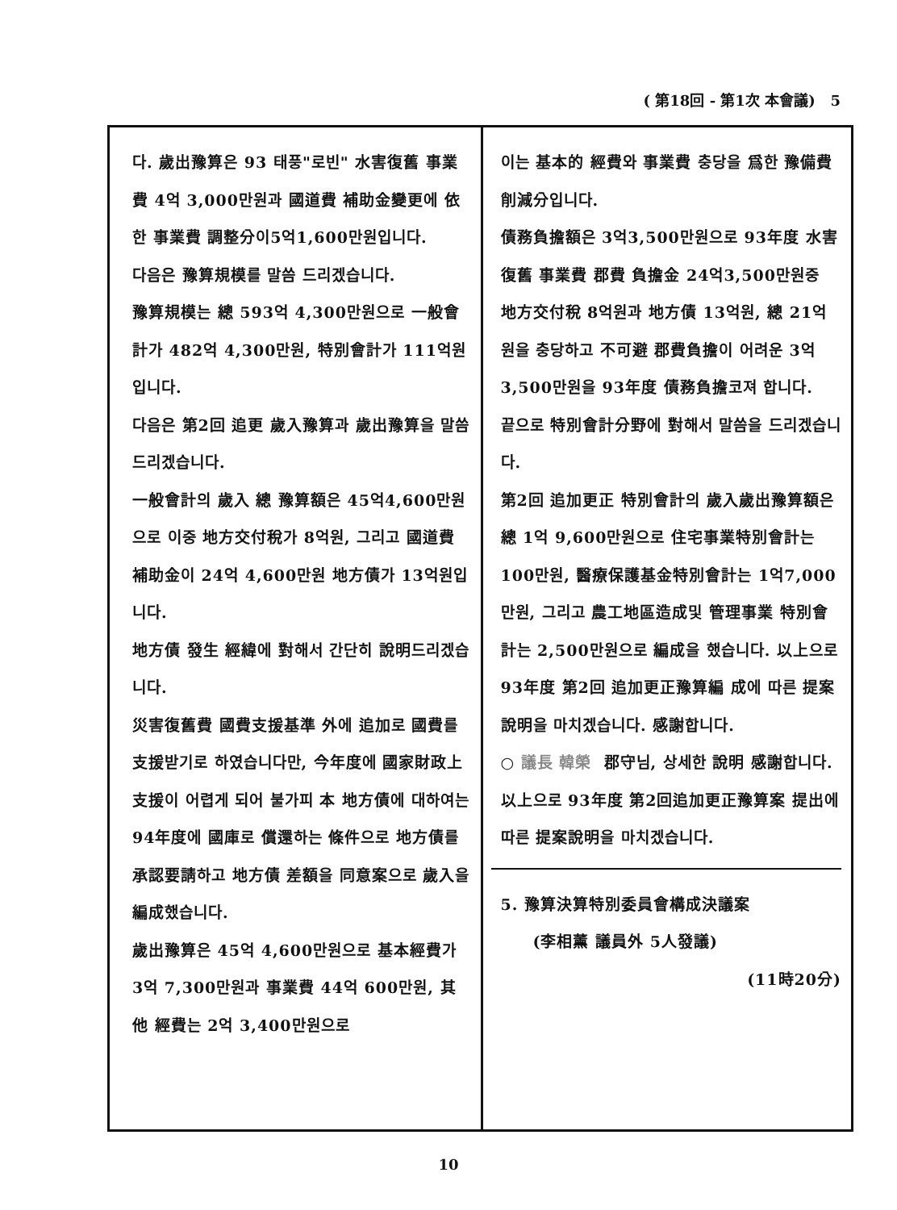( 第18回 - 第1次 本會議) 5
다. 歲出豫算은 93 태풍"로빈" 水害復舊 事業費 4억 3,000만원과 國道費 補助金變更에 依한 事業費 調整分이5억1,600만원입니다.
다음은 豫算規模를 말씀 드리겠습니다.
豫算規模는 總 593억 4,300만원으로 一般會計가 482억 4,300만원, 特別會計가 111억원입니다.
다음은 第2回 追更 歲入豫算과 歲出豫算을 말씀 드리겠습니다.
一般會計의 歲入 總 豫算額은 45억4,600만원으로 이중 地方交付稅가 8억원, 그리고 國道費 補助金이 24억 4,600만원 地方債가 13억원입니다.
地方債 發生 經緯에 對해서 간단히 說明드리겠습니다.
災害復舊費 國費支援基準 外에 追加로 國費를 支援받기로 하였습니다만, 今年度에 國家財政上 支援이 어렵게 되어 불가피 本 地方債에 대하여는 94年度에 國庫로 償還하는 條件으로 地方債를 承認要請하고 地方債 差額을 同意案으로 歲入을 編成했습니다.
歲出豫算은 45억 4,600만원으로 基本經費가 3억 7,300만원과 事業費 44억 600만원, 其他 經費는 2억 3,400만원으로
이는 基本的 經費와 事業費 충당을 爲한 豫備費 削減分입니다.
債務負擔額은 3억3,500만원으로 93年度 水害復舊 事業費 郡費 負擔金 24억3,500만원중 地方交付稅 8억원과 地方債 13억원, 總 21억원을 충당하고 不可避 郡費負擔이 어려운 3억 3,500만원을 93年度 債務負擔코져 합니다.
끝으로 特別會計分野에 對해서 말씀을 드리겠습니다.
第2回 追加更正 特別會計의 歲入歲出豫算額은 總 1억 9,600만원으로 住宅事業特別會計는 100만원, 醫療保護基金特別會計는 1억7,000만원, 그리고 農工地區造成및 管理事業 特別會計는 2,500만원으로 編成을 했습니다. 以上으로 93年度 第2回 追加更正豫算編 成에 따른 提案說明을 마치겠습니다. 感謝합니다.
○ 議長 韓榮 郡守님, 상세한 說明 感謝합니다.
以上으로 93年度 第2回追加更正豫算案 提出에 따른 提案說明을 마치겠습니다.
5. 豫算決算特別委員會構成決議案
(李相薰 議員外 5人發議)
(11時20分)
10